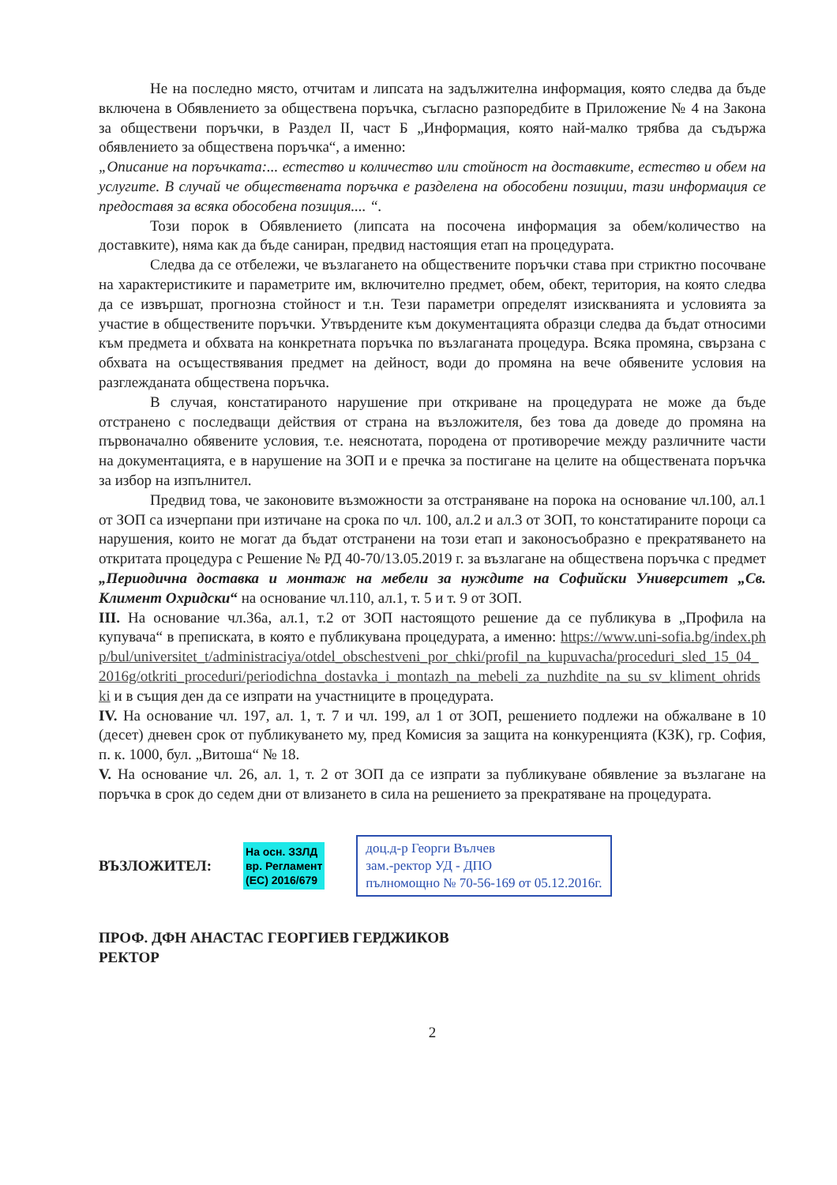Не на последно място, отчитам и липсата на задължителна информация, която следва да бъде включена в Обявлението за обществена поръчка, съгласно разпоредбите в Приложение № 4 на Закона за обществени поръчки, в Раздел II, част Б „Информация, която най-малко трябва да съдържа обявлението за обществена поръчка“, а именно:
„Описание на поръчката:... естество и количество или стойност на доставките, естество и обем на услугите. В случай че обществената поръчка е разделена на обособени позиции, тази информация се предоставя за всяка обособена позиция.... “.
Този порок в Обявлението (липсата на посочена информация за обем/количество на доставките), няма как да бъде саниран, предвид настоящия етап на процедурата.
Следва да се отбележи, че възлагането на обществените поръчки става при стриктно посочване на характеристиките и параметрите им, включително предмет, обем, обект, територия, на която следва да се извършат, прогнозна стойност и т.н. Тези параметри определят изискванията и условията за участие в обществените поръчки. Утвърдените към документацията образци следва да бъдат относими към предмета и обхвата на конкретната поръчка по възлаганата процедура. Всяка промяна, свързана с обхвата на осъществявания предмет на дейност, води до промяна на вече обявените условия на разглежданата обществена поръчка.
В случая, констатираното нарушение при откриване на процедурата не може да бъде отстранено с последващи действия от страна на възложителя, без това да доведе до промяна на първоначално обявените условия, т.е. неяснотата, породена от противоречие между различните части на документацията, е в нарушение на ЗОП и е пречка за постигане на целите на обществената поръчка за избор на изпълнител.
Предвид това, че законовите възможности за отстраняване на порока на основание чл.100, ал.1 от ЗОП са изчерпани при изтичане на срока по чл. 100, ал.2 и ал.3 от ЗОП, то констатираните пороци са нарушения, които не могат да бъдат отстранени на този етап и законосъобразно е прекратяването на откритата процедура с Решение № РД 40-70/13.05.2019 г. за възлагане на обществена поръчка с предмет „Периодична доставка и монтаж на мебели за нуждите на Софийски Университет „Св. Климент Охридски“ на основание чл.110, ал.1, т. 5 и т. 9 от ЗОП.
III. На основание чл.36а, ал.1, т.2 от ЗОП настоящото решение да се публикува в „Профила на купувача“ в преписката, в която е публикувана процедурата, а именно: https://www.uni-sofia.bg/index.php/bul/universitet_t/administraciya/otdel_obschestveni_por_chki/profil_na_kupuvacha/proceduri_sled_15_04_2016g/otkriti_proceduri/periodichna_dostavka_i_montazh_na_mebeli_za_nuzhdite_na_su_sv_kliment_ohridski и в същия ден да се изпрати на участниците в процедурата.
IV. На основание чл. 197, ал. 1, т. 7 и чл. 199, ал 1 от ЗОП, решението подлежи на обжалване в 10 (десет) дневен срок от публикуването му, пред Комисия за защита на конкуренцията (КЗК), гр. София, п. к. 1000, бул. „Витоша“ № 18.
V. На основание чл. 26, ал. 1, т. 2 от ЗОП да се изпрати за публикуване обявление за възлагане на поръчка в срок до седем дни от влизането в сила на решението за прекратяване на процедурата.
ВЪЗЛОЖИТЕЛ:
На осн. ЗЗЛД
вр. Регламент
(ЕС) 2016/679
доц.д-р Георги Вълчев
зам.-ректор УД - ДПО
пълномощно № 70-56-169 от 05.12.2016г.
ПРОФ. ДФН АНАСТАС ГЕОРГИЕВ ГЕРДЖИКОВ
РЕКТОР
2